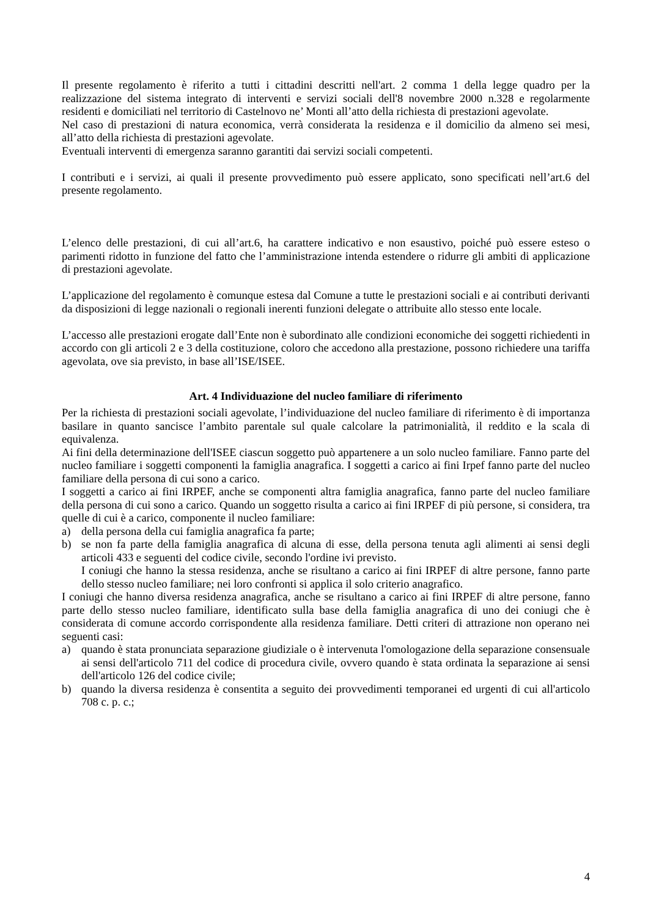Il presente regolamento è riferito a tutti i cittadini descritti nell'art. 2 comma 1 della legge quadro per la realizzazione del sistema integrato di interventi e servizi sociali dell'8 novembre 2000 n.328 e regolarmente residenti e domiciliati nel territorio di Castelnovo ne’ Monti all’atto della richiesta di prestazioni agevolate.
Nel caso di prestazioni di natura economica, verrà considerata la residenza e il domicilio da almeno sei mesi, all’atto della richiesta di prestazioni agevolate.
Eventuali interventi di emergenza saranno garantiti dai servizi sociali competenti.
I contributi e i servizi, ai quali il presente provvedimento può essere applicato, sono specificati nell’art.6 del presente regolamento.
L’elenco delle prestazioni, di cui all’art.6, ha carattere indicativo e non esaustivo, poiché può essere esteso o parimenti ridotto in funzione del fatto che l’amministrazione intenda estendere o ridurre gli ambiti di applicazione di prestazioni agevolate.
L’applicazione del regolamento è comunque estesa dal Comune a tutte le prestazioni sociali e ai contributi derivanti da disposizioni di legge nazionali o regionali inerenti funzioni delegate o attribuite allo stesso ente locale.
L’accesso alle prestazioni erogate dall’Ente non è subordinato alle condizioni economiche dei soggetti richiedenti in accordo con gli articoli 2 e 3 della costituzione, coloro che accedono alla prestazione, possono richiedere una tariffa agevolata, ove sia previsto, in base all’ISE/ISEE.
Art. 4 Individuazione del nucleo familiare di riferimento
Per la richiesta di prestazioni sociali agevolate, l’individuazione del nucleo familiare di riferimento è di importanza basilare in quanto sancisce l’ambito parentale sul quale calcolare la patrimonialità, il reddito e la scala di equivalenza.
Ai fini della determinazione dell'ISEE ciascun soggetto può appartenere a un solo nucleo familiare. Fanno parte del nucleo familiare i soggetti componenti la famiglia anagrafica. I soggetti a carico ai fini Irpef fanno parte del nucleo familiare della persona di cui sono a carico.
I soggetti a carico ai fini IRPEF, anche se componenti altra famiglia anagrafica, fanno parte del nucleo familiare della persona di cui sono a carico. Quando un soggetto risulta a carico ai fini IRPEF di più persone, si considera, tra quelle di cui è a carico, componente il nucleo familiare:
a) della persona della cui famiglia anagrafica fa parte;
b) se non fa parte della famiglia anagrafica di alcuna di esse, della persona tenuta agli alimenti ai sensi degli articoli 433 e seguenti del codice civile, secondo l'ordine ivi previsto.
I coniugi che hanno la stessa residenza, anche se risultano a carico ai fini IRPEF di altre persone, fanno parte dello stesso nucleo familiare; nei loro confronti si applica il solo criterio anagrafico.
I coniugi che hanno diversa residenza anagrafica, anche se risultano a carico ai fini IRPEF di altre persone, fanno parte dello stesso nucleo familiare, identificato sulla base della famiglia anagrafica di uno dei coniugi che è considerata di comune accordo corrispondente alla residenza familiare. Detti criteri di attrazione non operano nei seguenti casi:
a) quando è stata pronunciata separazione giudiziale o è intervenuta l'omologazione della separazione consensuale ai sensi dell'articolo 711 del codice di procedura civile, ovvero quando è stata ordinata la separazione ai sensi dell'articolo 126 del codice civile;
b) quando la diversa residenza è consentita a seguito dei provvedimenti temporanei ed urgenti di cui all'articolo 708 c. p. c.;
4